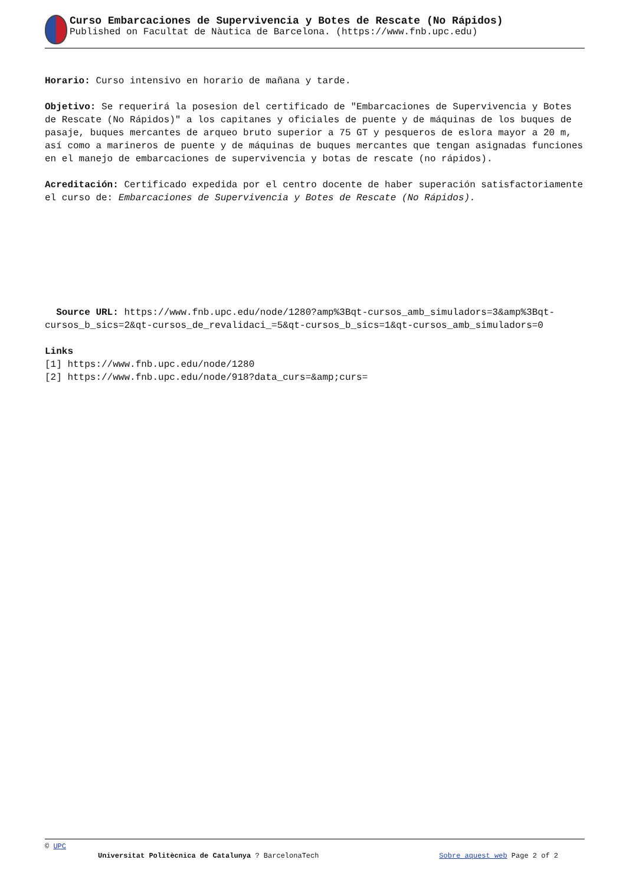Curso Embarcaciones de Supervivencia y Botes de Rescate (No Rápidos)
Published on Facultat de Nàutica de Barcelona. (https://www.fnb.upc.edu)
Horario: Curso intensivo en horario de mañana y tarde.
Objetivo: Se requerirá la posesion del certificado de "Embarcaciones de Supervivencia y Botes de Rescate (No Rápidos)" a los capitanes y oficiales de puente y de máquinas de los buques de pasaje, buques mercantes de arqueo bruto superior a 75 GT y pesqueros de eslora mayor a 20 m, así como a marineros de puente y de máquinas de buques mercantes que tengan asignadas funciones en el manejo de embarcaciones de supervivencia y botas de rescate (no rápidos).
Acreditación: Certificado expedida por el centro docente de haber superación satisfactoriamente el curso de: Embarcaciones de Supervivencia y Botes de Rescate (No Rápidos).
Source URL: https://www.fnb.upc.edu/node/1280?amp%3Bqt-cursos_amb_simuladors=3&amp%3Bqt-cursos_b_sics=2&qt-cursos_de_revalidaci_=5&qt-cursos_b_sics=1&qt-cursos_amb_simuladors=0
Links
[1] https://www.fnb.upc.edu/node/1280
[2] https://www.fnb.upc.edu/node/918?data_curs=&amp;curs=
© UPC
Universitat Politècnica de Catalunya ? BarcelonaTech Sobre aquest web Page 2 of 2